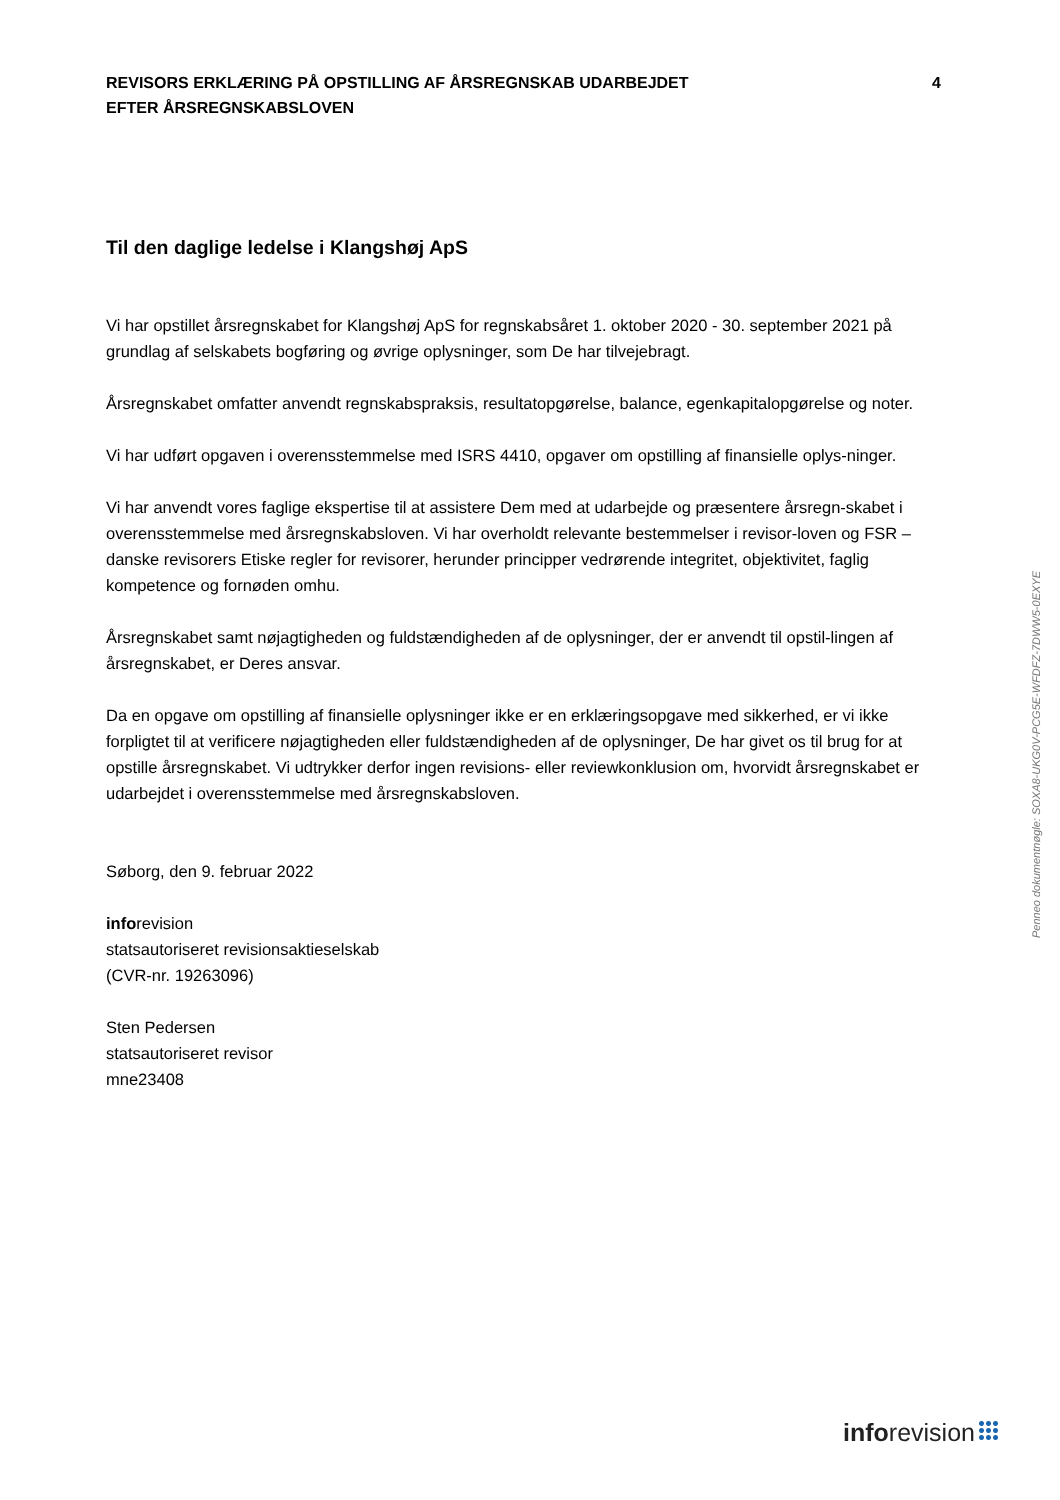REVISORS ERKLÆRING PÅ OPSTILLING AF ÅRSREGNSKAB UDARBEJDET
EFTER ÅRSREGNSKABSLOVEN
4
Til den daglige ledelse i Klangshøj ApS
Vi har opstillet årsregnskabet for Klangshøj ApS for regnskabsåret 1. oktober 2020 - 30. september 2021 på grundlag af selskabets bogføring og øvrige oplysninger, som De har tilvejebragt.
Årsregnskabet omfatter anvendt regnskabspraksis, resultatopgørelse, balance, egenkapitalopgørelse og noter.
Vi har udført opgaven i overensstemmelse med ISRS 4410, opgaver om opstilling af finansielle oplys-ninger.
Vi har anvendt vores faglige ekspertise til at assistere Dem med at udarbejde og præsentere årsregn-skabet i overensstemmelse med årsregnskabsloven. Vi har overholdt relevante bestemmelser i revisor-loven og FSR – danske revisorers Etiske regler for revisorer, herunder principper vedrørende integritet, objektivitet, faglig kompetence og fornøden omhu.
Årsregnskabet samt nøjagtigheden og fuldstændigheden af de oplysninger, der er anvendt til opstil-lingen af årsregnskabet, er Deres ansvar.
Da en opgave om opstilling af finansielle oplysninger ikke er en erklæringsopgave med sikkerhed, er vi ikke forpligtet til at verificere nøjagtigheden eller fuldstændigheden af de oplysninger, De har givet os til brug for at opstille årsregnskabet. Vi udtrykker derfor ingen revisions- eller reviewkonklusion om, hvorvidt årsregnskabet er udarbejdet i overensstemmelse med årsregnskabsloven.
Søborg, den 9. februar 2022
inforevision
statsautoriseret revisionsaktieselskab
(CVR-nr. 19263096)
Sten Pedersen
statsautoriseret revisor
mne23408
Penneo dokumentnøgle: SOXA8-UKG0V-PCG5E-WFDFZ-7DWW5-0EXYE
inforevision